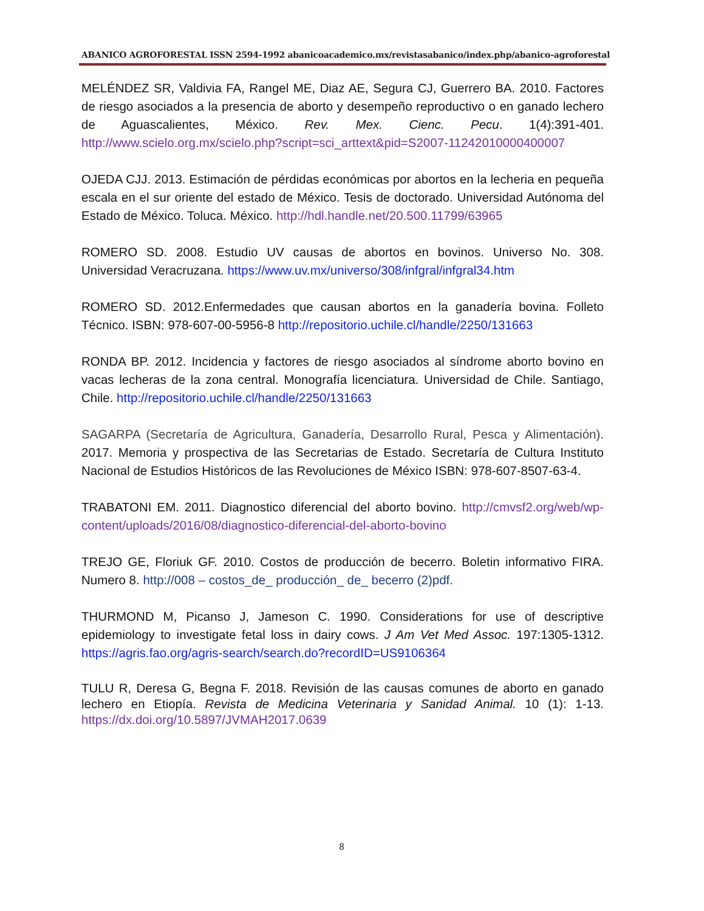ABANICO AGROFORESTAL ISSN 2594-1992 abanicoacademico.mx/revistasabanico/index.php/abanico-agroforestal
MELÉNDEZ SR, Valdivia FA, Rangel ME, Diaz AE, Segura CJ, Guerrero BA. 2010. Factores de riesgo asociados a la presencia de aborto y desempeño reproductivo o en ganado lechero de Aguascalientes, México. Rev. Mex. Cienc. Pecu. 1(4):391-401. http://www.scielo.org.mx/scielo.php?script=sci_arttext&pid=S2007-11242010000400007
OJEDA CJJ. 2013. Estimación de pérdidas económicas por abortos en la lecheria en pequeña escala en el sur oriente del estado de México. Tesis de doctorado. Universidad Autónoma del Estado de México. Toluca. México. http://hdl.handle.net/20.500.11799/63965
ROMERO SD. 2008. Estudio UV causas de abortos en bovinos. Universo No. 308. Universidad Veracruzana. https://www.uv.mx/universo/308/infgral/infgral34.htm
ROMERO SD. 2012.Enfermedades que causan abortos en la ganadería bovina. Folleto Técnico. ISBN: 978-607-00-5956-8 http://repositorio.uchile.cl/handle/2250/131663
RONDA BP. 2012. Incidencia y factores de riesgo asociados al síndrome aborto bovino en vacas lecheras de la zona central. Monografía licenciatura. Universidad de Chile. Santiago, Chile. http://repositorio.uchile.cl/handle/2250/131663
SAGARPA (Secretaría de Agricultura, Ganadería, Desarrollo Rural, Pesca y Alimentación). 2017. Memoria y prospectiva de las Secretarias de Estado. Secretaría de Cultura Instituto Nacional de Estudios Históricos de las Revoluciones de México ISBN: 978-607-8507-63-4.
TRABATONI EM. 2011. Diagnostico diferencial del aborto bovino. http://cmvsf2.org/web/wp-content/uploads/2016/08/diagnostico-diferencial-del-aborto-bovino
TREJO GE, Floriuk GF. 2010. Costos de producción de becerro. Boletin informativo FIRA. Numero 8. http://008 – costos_de_ producción_ de_ becerro (2)pdf.
THURMOND M, Picanso J, Jameson C. 1990. Considerations for use of descriptive epidemiology to investigate fetal loss in dairy cows. J Am Vet Med Assoc. 197:1305-1312. https://agris.fao.org/agris-search/search.do?recordID=US9106364
TULU R, Deresa G, Begna F. 2018. Revisión de las causas comunes de aborto en ganado lechero en Etiopía. Revista de Medicina Veterinaria y Sanidad Animal. 10 (1): 1-13. https://dx.doi.org/10.5897/JVMAH2017.0639
8